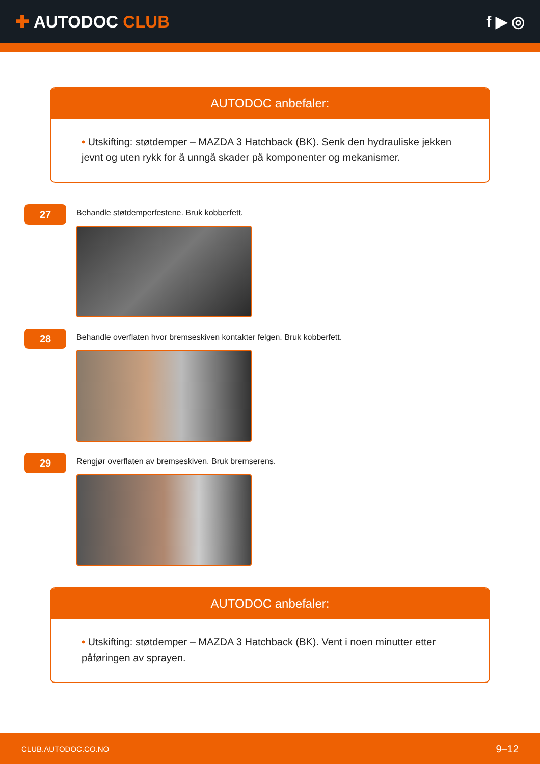✚ AUTODOC CLUB f ▶ ◎
AUTODOC anbefaler:
• Utskifting: støtdemper – MAZDA 3 Hatchback (BK). Senk den hydrauliske jekken jevnt og uten rykk for å unngå skader på komponenter og mekanismer.
27
Behandle støtdemperfestene. Bruk kobberfett.
28
Behandle overflaten hvor bremseskiven kontakter felgen. Bruk kobberfett.
29
Rengjør overflaten av bremseskiven. Bruk bremserens.
AUTODOC anbefaler:
• Utskifting: støtdemper – MAZDA 3 Hatchback (BK). Vent i noen minutter etter påføringen av sprayen.
CLUB.AUTODOC.CO.NO 9–12